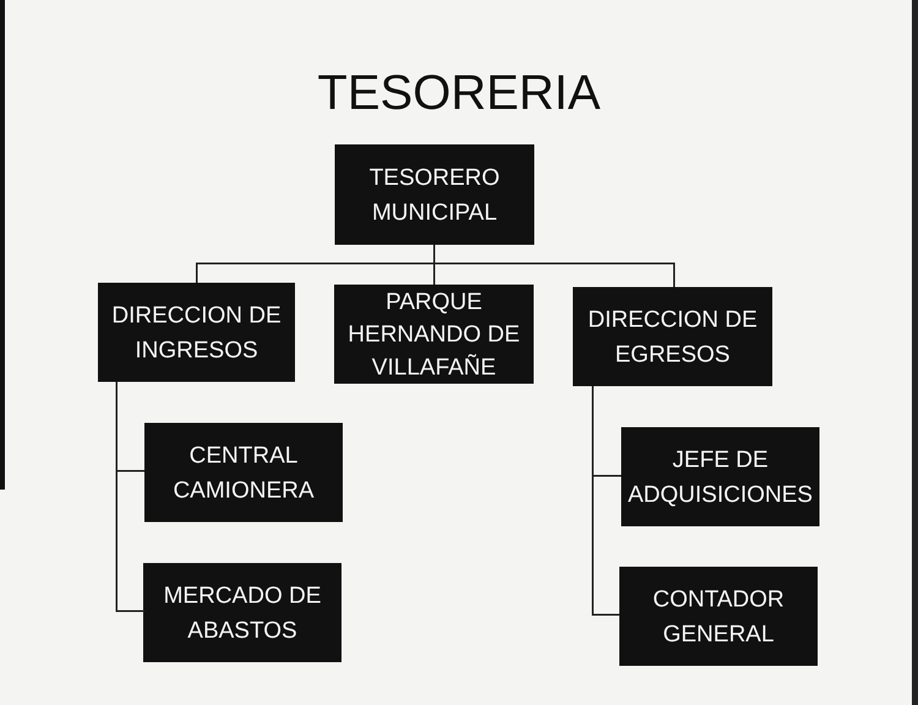TESORERIA
TESORERO
MUNICIPAL
DIRECCION DE
INGRESOS
PARQUE
HERNANDO DE
VILLAFAÑE
DIRECCION DE
EGRESOS
CENTRAL
CAMIONERA
JEFE DE
ADQUISICIONES
MERCADO DE
ABASTOS
CONTADOR
GENERAL